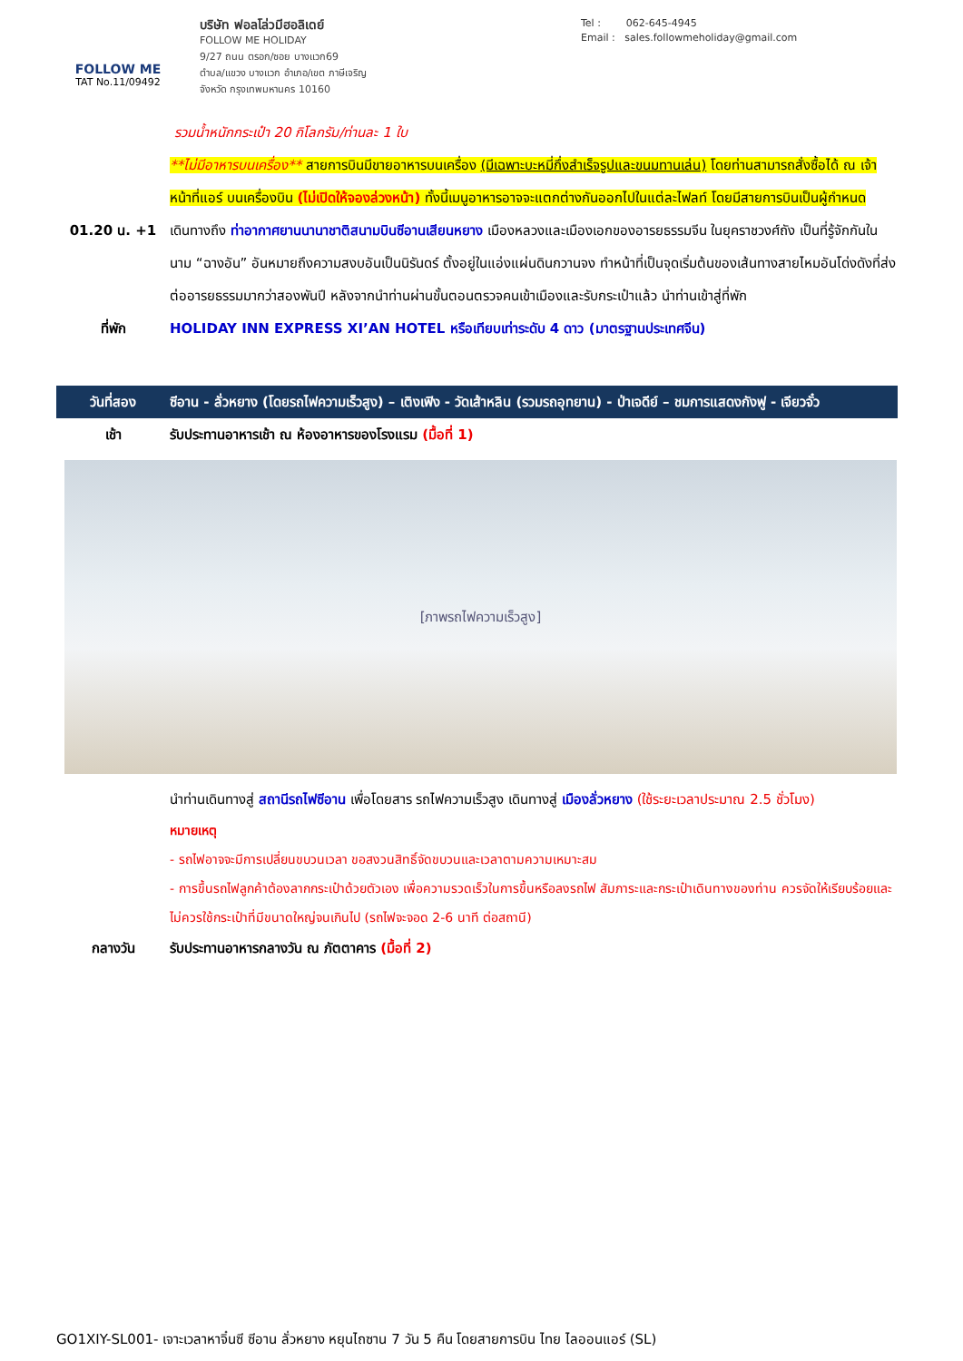FOLLOW ME
TAT No.11/09492
บริษัท ฟอลโล่วมีฮอลิเดย์
FOLLOW ME HOLIDAY
9/27 ถนน ตรอก/ซอย บางแวก69
ตำบล/แขวง บางแวก อำเภอ/เขต ภาษีเจริญ
จังหวัด กรุงเทพมหานคร 10160
Tel : 062-645-4945
Email : sales.followmeholiday@gmail.com
รวมน้ำหนักกระเป๋า 20 กิโลกรัม/ท่านละ 1 ใบ
**ไม่มีอาหารบนเครื่อง** สายการบินมีขายอาหารบนเครื่อง (มีเฉพาะบะหมี่กึ่งสำเร็จรูปและขนมทานเล่น) โดยท่านสามารถสั่งซื้อได้ ณ เจ้าหน้าที่แอร์ บนเครื่องบิน (ไม่เปิดให้จองล่วงหน้า) ทั้งนี้เมนูอาหารอาจจะแตกต่างกันออกไปในแต่ละไฟลท์ โดยมีสายการบินเป็นผู้กำหนด
01.20 น. +1 เดินทางถึง ท่าอากาศยานนานาชาติสนามบินซีอานเสียนหยาง เมืองหลวงและเมืองเอกของอารยธรรมจีน ในยุคราชวงศ์ถัง เป็นที่รู้จักกันในนาม “ฉางอัน” อันหมายถึงความสงบอันเป็นนิรันดร์ ตั้งอยู่ในแอ่งแผ่นดินกวานจง ทำหน้าที่เป็นจุดเริ่มต้นของเส้นทางสายไหมอันโด่งดังที่ส่งต่ออารยธรรมมากว่าสองพันปี หลังจากนำท่านผ่านขั้นตอนตรวจคนเข้าเมืองและรับกระเป๋าแล้ว นำท่านเข้าสู่ที่พัก
ที่พัก HOLIDAY INN EXPRESS XI’AN HOTEL หรือเทียบเท่าระดับ 4 ดาว (มาตรฐานประเทศจีน)
วันที่สอง ซีอาน - ลั่วหยาง (โดยรถไฟความเร็วสูง) – เติงเฟิง - วัดเส้าหลิน (รวมรถอุทยาน) - ป่าเจดีย์ – ชมการแสดงกังฟู - เจียวจั๋ว
เช้า รับประทานอาหารเช้า ณ ห้องอาหารของโรงแรม (มื้อที่ 1)
[ภาพรถไฟความเร็วสูง]
นำท่านเดินทางสู่ สถานีรถไฟซีอาน เพื่อโดยสาร รถไฟความเร็วสูง เดินทางสู่ เมืองลั่วหยาง (ใช้ระยะเวลาประมาณ 2.5 ชั่วโมง)
หมายเหตุ
- รถไฟอาจจะมีการเปลี่ยนขบวนเวลา ขอสงวนสิทธิ์จัดขบวนและเวลาตามความเหมาะสม
- การขึ้นรถไฟลูกค้าต้องลากกระเป๋าด้วยตัวเอง เพื่อความรวดเร็วในการขึ้นหรือลงรถไฟ สัมภาระและกระเป๋าเดินทางของท่าน ควรจัดให้เรียบร้อยและไม่ควรใช้กระเป๋าที่มีขนาดใหญ่จนเกินไป (รถไฟจะจอด 2-6 นาที ต่อสถานี)
กลางวัน รับประทานอาหารกลางวัน ณ ภัตตาคาร (มื้อที่ 2)
GO1XIY-SL001- เจาะเวลาหาจิ๋นซี ซีอาน ลั่วหยาง หยุนไถซาน 7 วัน 5 คืน โดยสายการบิน ไทย ไลออนแอร์ (SL)